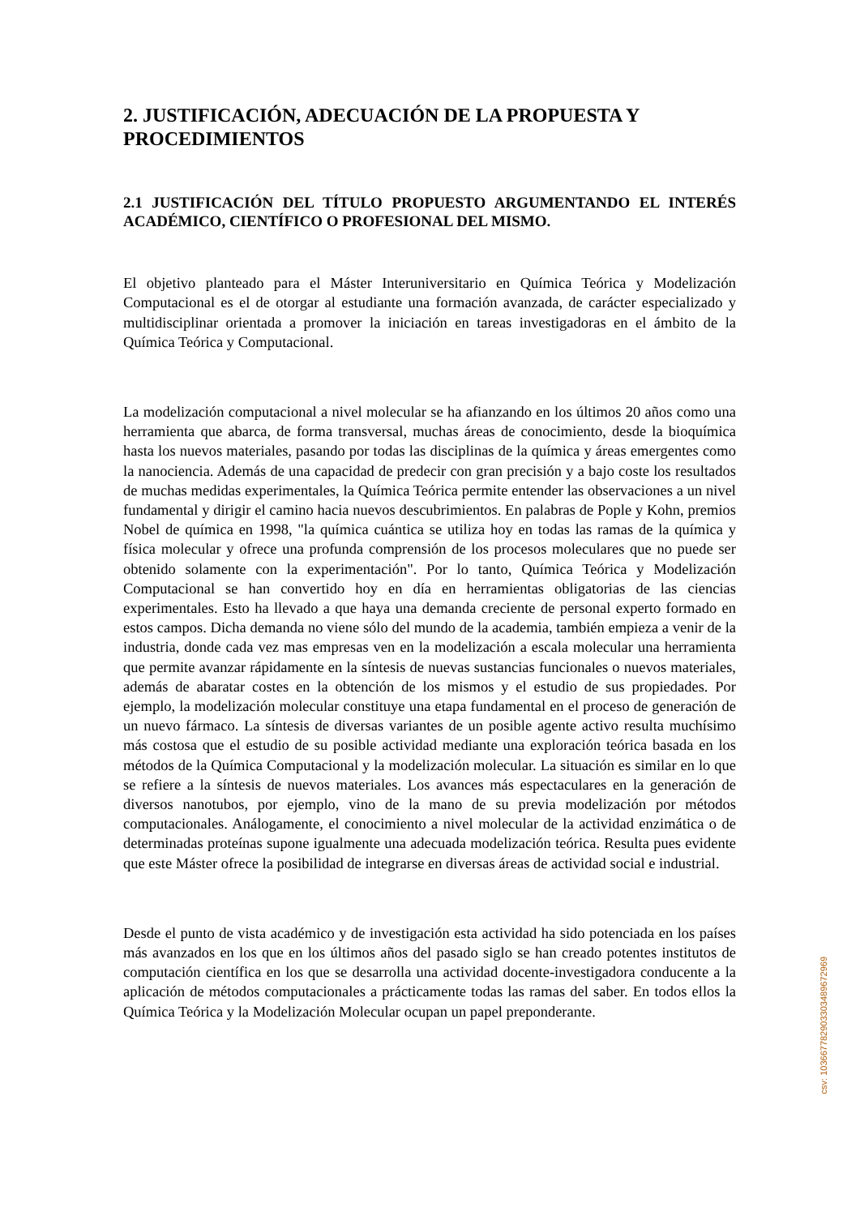2. JUSTIFICACIÓN, ADECUACIÓN DE LA PROPUESTA Y PROCEDIMIENTOS
2.1 JUSTIFICACIÓN DEL TÍTULO PROPUESTO ARGUMENTANDO EL INTERÉS ACADÉMICO, CIENTÍFICO O PROFESIONAL DEL MISMO.
El objetivo planteado para el Máster Interuniversitario en Química Teórica y Modelización Computacional es el de otorgar al estudiante una formación avanzada, de carácter especializado y multidisciplinar orientada a promover la iniciación en tareas investigadoras en el ámbito de la Química Teórica y Computacional.
La modelización computacional a nivel molecular se ha afianzando en los últimos 20 años como una herramienta que abarca, de forma transversal, muchas áreas de conocimiento, desde la bioquímica hasta los nuevos materiales, pasando por todas las disciplinas de la química y áreas emergentes como la nanociencia. Además de una capacidad de predecir con gran precisión y a bajo coste los resultados de muchas medidas experimentales, la Química Teórica permite entender las observaciones a un nivel fundamental y dirigir el camino hacia nuevos descubrimientos. En palabras de Pople y Kohn, premios Nobel de química en 1998, "la química cuántica se utiliza hoy en todas las ramas de la química y física molecular y ofrece una profunda comprensión de los procesos moleculares que no puede ser obtenido solamente con la experimentación". Por lo tanto, Química Teórica y Modelización Computacional se han convertido hoy en día en herramientas obligatorias de las ciencias experimentales. Esto ha llevado a que haya una demanda creciente de personal experto formado en estos campos. Dicha demanda no viene sólo del mundo de la academia, también empieza a venir de la industria, donde cada vez mas empresas ven en la modelización a escala molecular una herramienta que permite avanzar rápidamente en la síntesis de nuevas sustancias funcionales o nuevos materiales, además de abaratar costes en la obtención de los mismos y el estudio de sus propiedades. Por ejemplo, la modelización molecular constituye una etapa fundamental en el proceso de generación de un nuevo fármaco. La síntesis de diversas variantes de un posible agente activo resulta muchísimo más costosa que el estudio de su posible actividad mediante una exploración teórica basada en los métodos de la Química Computacional y la modelización molecular. La situación es similar en lo que se refiere a la síntesis de nuevos materiales. Los avances más espectaculares en la generación de diversos nanotubos, por ejemplo, vino de la mano de su previa modelización por métodos computacionales. Análogamente, el conocimiento a nivel molecular de la actividad enzimática o de determinadas proteínas supone igualmente una adecuada modelización teórica. Resulta pues evidente que este Máster ofrece la posibilidad de integrarse en diversas áreas de actividad social e industrial.
Desde el punto de vista académico y de investigación esta actividad ha sido potenciada en los países más avanzados en los que en los últimos años del pasado siglo se han creado potentes institutos de computación científica en los que se desarrolla una actividad docente-investigadora conducente a la aplicación de métodos computacionales a prácticamente todas las ramas del saber. En todos ellos la Química Teórica y la Modelización Molecular ocupan un papel preponderante.
csv: 103667782903303489672969